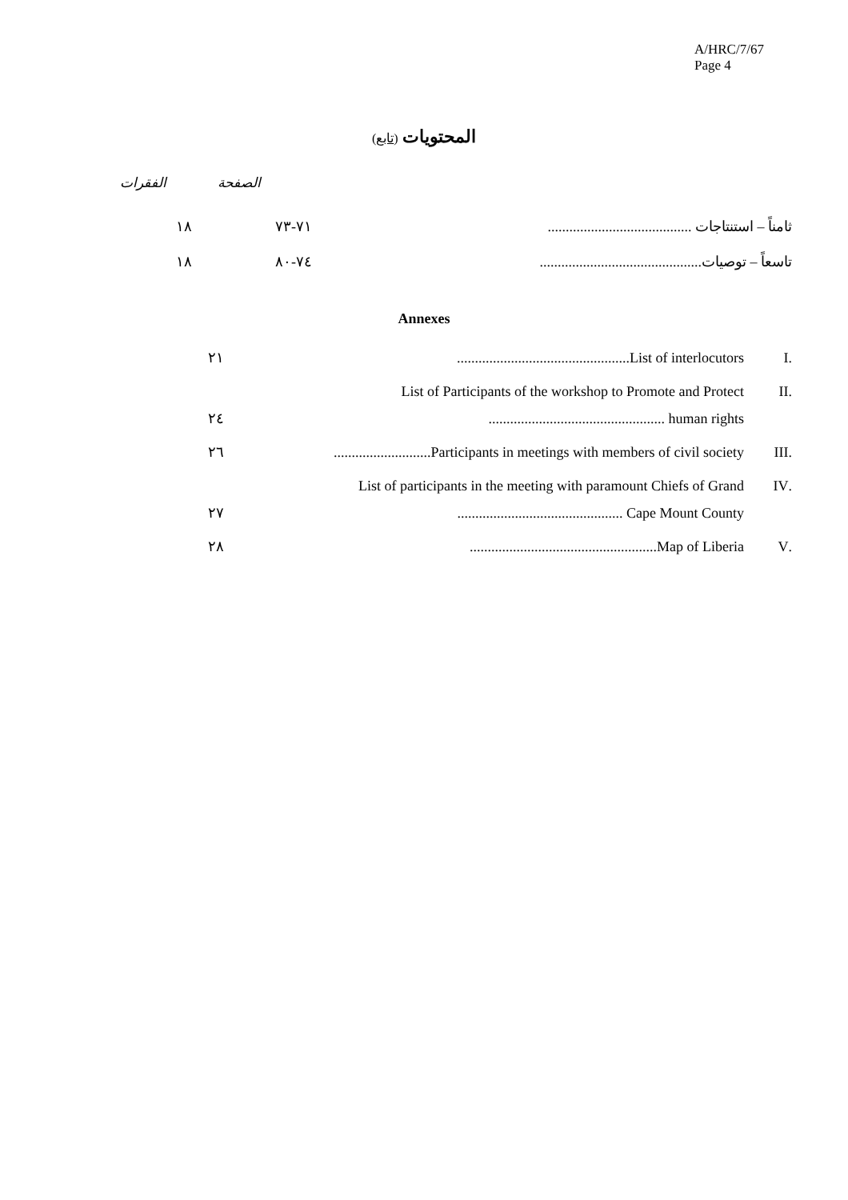A/HRC/7/67
Page 4
المحتويات (تابع)
الصفحة الفقرات
| ثامناً – استنتاجات ........................................ | ٧١-٧٣ | ١٨ |
| تاسعاً – توصيات............................................. | ٧٤-٨٠ | ١٨ |
Annexes
| .I | ................................................List of interlocutors | ٢١ |
| .II | List of Participants of the workshop to Promote and Protect ................................................. human rights | ٢٤ |
| .III | ...........................Participants in meetings with members of civil society | ٢٦ |
| .IV | List of participants in the meeting with paramount Chiefs of Grand .............................................. Cape Mount County | ٢٧ |
| .V | ....................................................Map of Liberia | ٢٨ |